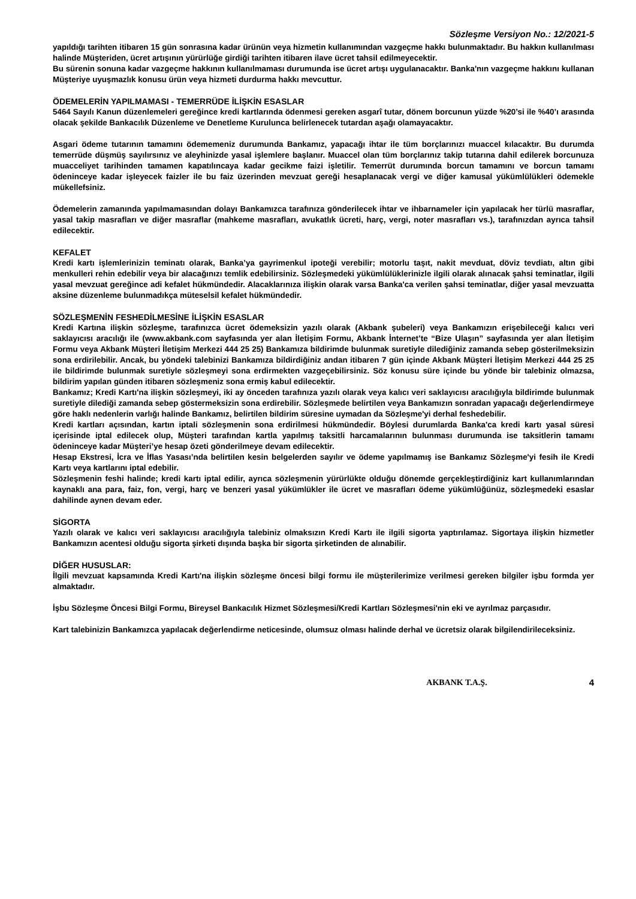Sözleşme Versiyon No.: 12/2021-5
yapıldığı tarihten itibaren 15 gün sonrasına kadar ürünün veya hizmetin kullanımından vazgeçme hakkı bulunmaktadır. Bu hakkın kullanılması halinde Müşteriden, ücret artışının yürürlüğe girdiği tarihten itibaren ilave ücret tahsil edilmeyecektir.
Bu sürenin sonuna kadar vazgeçme hakkının kullanılmaması durumunda ise ücret artışı uygulanacaktır. Banka'nın vazgeçme hakkını kullanan Müşteriye uyuşmazlık konusu ürün veya hizmeti durdurma hakkı mevcuttur.
ÖDEMELERİN YAPILMAMASI - TEMERRÜDE İLİŞKİN ESASLAR
5464 Sayılı Kanun düzenlemeleri gereğince kredi kartlarında ödenmesi gereken asgarî tutar, dönem borcunun yüzde %20’si ile %40’ı arasında olacak şekilde Bankacılık Düzenleme ve Denetleme Kurulunca belirlenecek tutardan aşağı olamayacaktır.
Asgari ödeme tutarının tamamını ödememeniz durumunda Bankamız, yapacağı ihtar ile tüm borçlarınızı muaccel kılacaktır. Bu durumda temerrüde düşmüş sayılırsınız ve aleyhinizde yasal işlemlere başlanır. Muaccel olan tüm borçlarınız takip tutarına dahil edilerek borcunuza muacceliyet tarihinden tamamen kapatılıncaya kadar gecikme faizi işletilir. Temerrüt durumında borcun tamamını ve borcun tamamı ödeninceye kadar işleyecek faizler ile bu faiz üzerinden mevzuat gereği hesaplanacak vergi ve diğer kamusal yükümlülükleri ödemekle mükellefsiniz.
Ödemelerin zamanında yapılmamasından dolayı Bankamızca tarafınıza gönderilecek ihtar ve ihbarnameler için yapılacak her türlü masraflar, yasal takip masrafları ve diğer masraflar (mahkeme masrafları, avukatlık ücreti, harç, vergi, noter masrafları vs.), tarafınızdan ayrıca tahsil edilecektir.
KEFALET
Kredi kartı işlemlerinizin teminatı olarak, Banka’ya gayrimenkul ipoteği verebilir; motorlu taşıt, nakit mevduat, döviz tevdiatı, altın gibi menkulleri rehin edebilir veya bir alacağınızı temlik edebilirsiniz. Sözleşmedeki yükümlülüklerinizle ilgili olarak alınacak şahsi teminatlar, ilgili yasal mevzuat gereğince adi kefalet hükmündedir. Alacaklarınıza ilişkin olarak varsa Banka'ca verilen şahsi teminatlar, diğer yasal mevzuatta aksine düzenleme bulunmadıkça müteselsil kefalet hükmündedir.
SÖZLEŞMENİN FESHEDİLMESİNE İLİŞKİN ESASLAR
Kredi Kartına ilişkin sözleşme, tarafınızca ücret ödemeksizin yazılı olarak (Akbank şubeleri) veya Bankamızın erişebileceği kalıcı veri saklayıcısı aracılığı ile (www.akbank.com sayfasında yer alan İletişim Formu, Akbank İnternet’te “Bize Ulaşın” sayfasında yer alan İletişim Formu veya Akbank Müşteri İletişim Merkezi 444 25 25) Bankamıza bildirimde bulunmak suretiyle dilediğiniz zamanda sebep gösterilmeksizin sona erdirilebilir. Ancak, bu yöndeki talebinizi Bankamıza bildirdiğiniz andan itibaren 7 gün içinde Akbank Müşteri İletişim Merkezi 444 25 25 ile bildirimde bulunmak suretiyle sözleşmeyi sona erdirmekten vazgeçebilirsiniz. Söz konusu süre içinde bu yönde bir talebiniz olmazsa, bildirim yapılan günden itibaren sözleşmeniz sona ermiş kabul edilecektir.
Bankamız; Kredi Kartı'na ilişkin sözleşmeyi, iki ay önceden tarafınıza yazılı olarak veya kalıcı veri saklayıcısı aracılığıyla bildirimde bulunmak suretiyle dilediği zamanda sebep göstermeksizin sona erdirebilir. Sözleşmede belirtilen veya Bankamızın sonradan yapacağı değerlendirmeye göre haklı nedenlerin varlığı halinde Bankamız, belirtilen bildirim süresine uymadan da Sözleşme'yi derhal feshedebilir.
Kredi kartları açısından, kartın iptali sözleşmenin sona erdirilmesi hükmündedir. Böylesi durumlarda Banka'ca kredi kartı yasal süresi içerisinde iptal edilecek olup, Müşteri tarafından kartla yapılmış taksitli harcamalarının bulunması durumunda ise taksitlerin tamamı ödeninceye kadar Müşteri’ye hesap özeti gönderilmeye devam edilecektir.
Hesap Ekstresi, İcra ve İflas Yasası’nda belirtilen kesin belgelerden sayılır ve ödeme yapılmamış ise Bankamız Sözleşme'yi fesih ile Kredi Kartı veya kartlarını iptal edebilir.
Sözleşmenin feshi halinde; kredi kartı iptal edilir, ayrıca sözleşmenin yürürlükte olduğu dönemde gerçekleştirdiğiniz kart kullanımlarından kaynaklı ana para, faiz, fon, vergi, harç ve benzeri yasal yükümlükler ile ücret ve masrafları ödeme yükümlüğünüz, sözleşmedeki esaslar dahilinde aynen devam eder.
SİGORTA
Yazılı olarak ve kalıcı veri saklayıcısı aracılığıyla talebiniz olmaksızın Kredi Kartı ile ilgili sigorta yaptırılamaz. Sigortaya ilişkin hizmetler Bankamızın acentesi olduğu sigorta şirketi dışında başka bir sigorta şirketinden de alınabilir.
DİĞER HUSUSLAR:
İlgili mevzuat kapsamında Kredi Kartı'na ilişkin sözleşme öncesi bilgi formu ile müşterilerimize verilmesi gereken bilgiler işbu formda yer almaktadır.
İşbu Sözleşme Öncesi Bilgi Formu, Bireysel Bankacılık Hizmet Sözleşmesi/Kredi Kartları Sözleşmesi'nin eki ve ayrılmaz parçasıdır.
Kart talebinizin Bankamızca yapılacak değerlendirme neticesinde, olumsuz olması halinde derhal ve ücretsiz olarak bilgilendirileceksiniz.
AKBANK T.A.Ş. 4